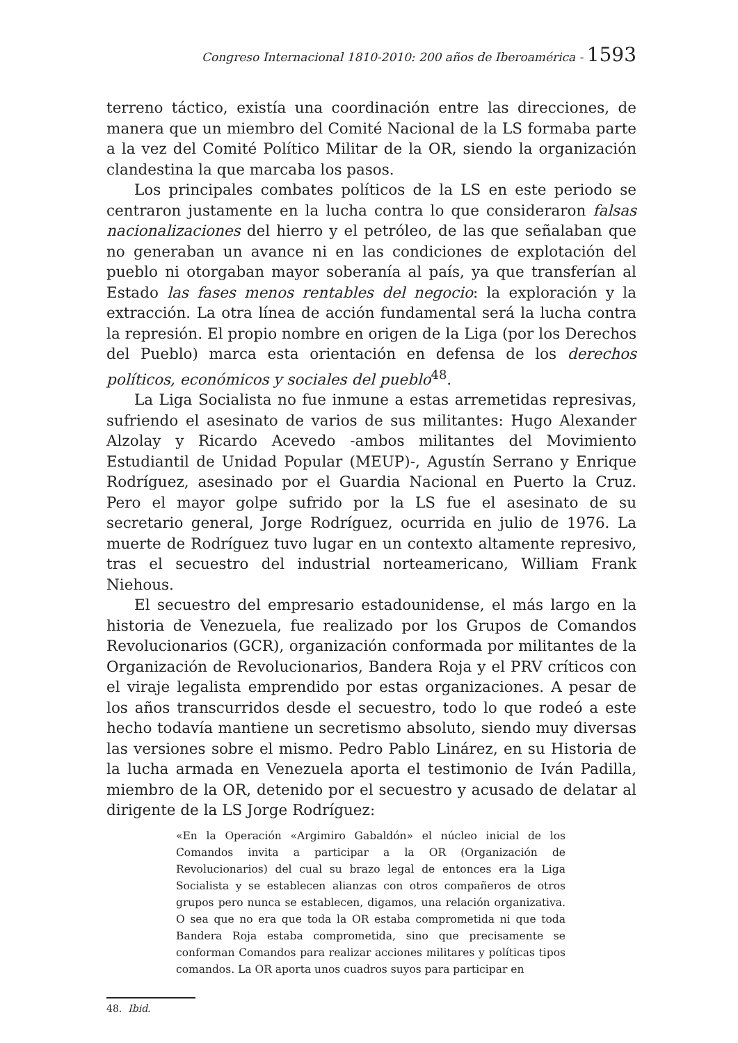Congreso Internacional 1810-2010: 200 años de Iberoamérica - 1593
terreno táctico, existía una coordinación entre las direcciones, de manera que un miembro del Comité Nacional de la LS formaba parte a la vez del Comité Político Militar de la OR, siendo la organización clandestina la que marcaba los pasos.
Los principales combates políticos de la LS en este periodo se centraron justamente en la lucha contra lo que consideraron falsas nacionalizaciones del hierro y el petróleo, de las que señalaban que no generaban un avance ni en las condiciones de explotación del pueblo ni otorgaban mayor soberanía al país, ya que transferían al Estado las fases menos rentables del negocio: la exploración y la extracción. La otra línea de acción fundamental será la lucha contra la represión. El propio nombre en origen de la Liga (por los Derechos del Pueblo) marca esta orientación en defensa de los derechos políticos, económicos y sociales del pueblo<sup>48</sup>.
La Liga Socialista no fue inmune a estas arremetidas represivas, sufriendo el asesinato de varios de sus militantes: Hugo Alexander Alzolay y Ricardo Acevedo -ambos militantes del Movimiento Estudiantil de Unidad Popular (MEUP)-, Agustín Serrano y Enrique Rodríguez, asesinado por el Guardia Nacional en Puerto la Cruz. Pero el mayor golpe sufrido por la LS fue el asesinato de su secretario general, Jorge Rodríguez, ocurrida en julio de 1976. La muerte de Rodríguez tuvo lugar en un contexto altamente represivo, tras el secuestro del industrial norteamericano, William Frank Niehous.
El secuestro del empresario estadounidense, el más largo en la historia de Venezuela, fue realizado por los Grupos de Comandos Revolucionarios (GCR), organización conformada por militantes de la Organización de Revolucionarios, Bandera Roja y el PRV críticos con el viraje legalista emprendido por estas organizaciones. A pesar de los años transcurridos desde el secuestro, todo lo que rodeó a este hecho todavía mantiene un secretismo absoluto, siendo muy diversas las versiones sobre el mismo. Pedro Pablo Linárez, en su Historia de la lucha armada en Venezuela aporta el testimonio de Iván Padilla, miembro de la OR, detenido por el secuestro y acusado de delatar al dirigente de la LS Jorge Rodríguez:
«En la Operación «Argimiro Gabaldón» el núcleo inicial de los Comandos invita a participar a la OR (Organización de Revolucionarios) del cual su brazo legal de entonces era la Liga Socialista y se establecen alianzas con otros compañeros de otros grupos pero nunca se establecen, digamos, una relación organizativa. O sea que no era que toda la OR estaba comprometida ni que toda Bandera Roja estaba comprometida, sino que precisamente se conforman Comandos para realizar acciones militares y políticas tipos comandos. La OR aporta unos cuadros suyos para participar en
48. Ibid.